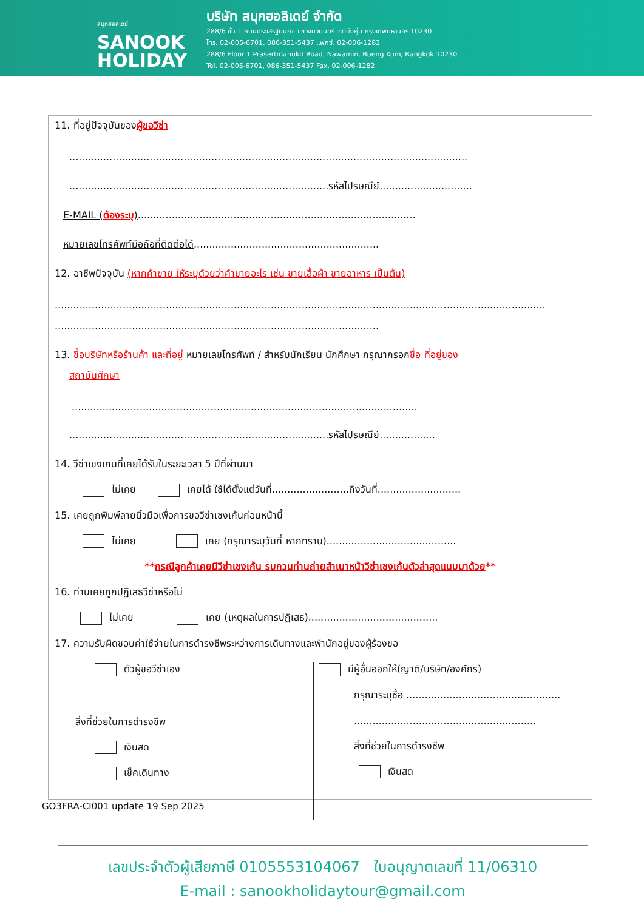สนุกฮอลิเดย์
SANOOK
HOLIDAY
บริษัท สนุกฮอลิเดย์ จำกัด
288/6 ชั้น 1 ถนนประเสริฐมนูกิจ แขวงนวมินทร์ เขตบึงกุ่ม กรุงเทพมหานคร 10230
โทร. 02-005-6701, 086-351-5437 แฟกซ์. 02-006-1282
288/6 Floor 1 Prasertmanukit Road, Nawamin, Bueng Kum, Bangkok 10230
Tel. 02-005-6701, 086-351-5437 Fax. 02-006-1282
11. ที่อยู่ปัจจุบันของผู้ขอวีซ่า
.................................................................................................................................
....................................................................................รหัสไปรษณีย์..............................
E-MAIL (ต้องระบุ)..........................................................................................
หมายเลขโทรศัพท์มือถือที่ติดต่อได้............................................................
12. อาชีพปัจจุบัน (หากค้าขาย ให้ระบุด้วยว่าค้าขายอะไร เช่น ขายเสื้อผ้า ขายอาหาร เป็นต้น)
...............................................................................................................................................................
.........................................................................................................
13. ชื่อบริษัทหรือร้านค้า และที่อยู่ หมายเลขโทรศัพท์ / สำหรับนักเรียน นักศึกษา กรุณากรอกชื่อ ที่อยู่ของ
สถาบันศึกษา
................................................................................................................
....................................................................................รหัสไปรษณีย์..................
14. วีซ่าเชงเกนที่เคยได้รับในระยะเวลา 5 ปีที่ผ่านมา
ไม่เคย เคยได้ ใช้ได้ตั้งแต่วันที่.........................ถึงวันที่...........................
15. เคยถูกพิมพ์ลายนิ้วมือเพื่อการขอวีซ่าเชงเก้นก่อนหน้านี้
ไม่เคย เคย (กรุณาระบุวันที่ หากทราบ)..........................................
**กรณีลูกค้าเคยมีวีซ่าเชงเก้น รบกวนท่านถ่ายสำเนาหน้าวีซ่าเชงเก้นตัวล่าสุดแนบมาด้วย**
16. ท่านเคยถูกปฏิเสธวีซ่าหรือไม่
ไม่เคย เคย (เหตุผลในการปฏิเสธ)..........................................
17. ความรับผิดชอบค่าใช้จ่ายในการดำรงชีพระหว่างการเดินทางและพำนักอยู่ของผู้ร้องขอ
ตัวผู้ขอวีซ่าเอง
สิ่งที่ช่วยในการดำรงชีพ
เงินสด
เช็คเดินทาง
มีผู้อื่นออกให้(ญาติ/บริษัท/องค์กร)
กรุณาระบุชื่อ ..................................................
...........................................................
สิ่งที่ช่วยในการดำรงชีพ
เงินสด
GO3FRA-CI001 update 19 Sep 2025
เลขประจำตัวผู้เสียภาษี 0105553104067 ใบอนุญาตเลขที่ 11/06310
E-mail : sanookholidaytour@gmail.com